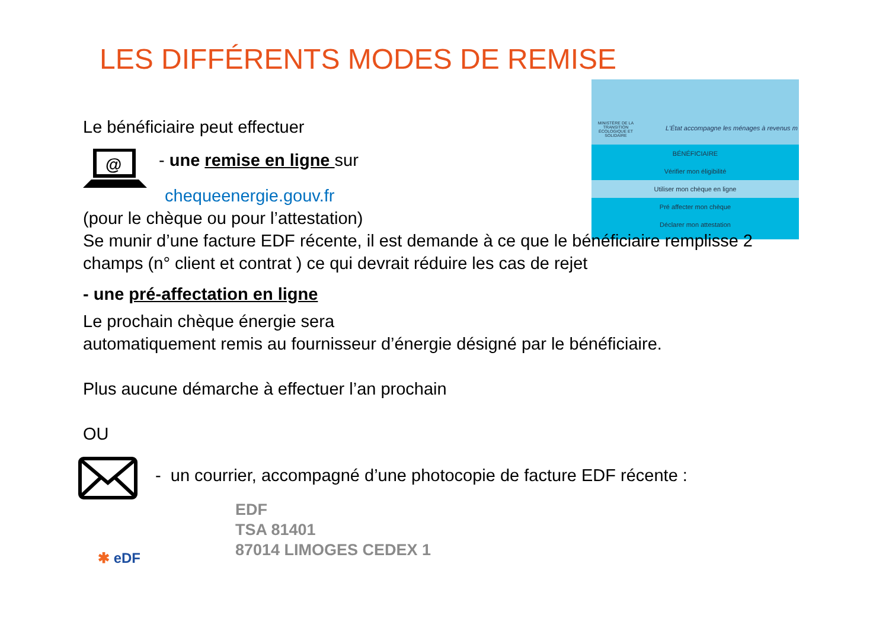LES DIFFÉRENTS MODES DE REMISE
MINISTÈRE DE LA TRANSITION ÉCOLOGIQUE ET SOLIDAIRE
L'État accompagne les ménages à revenus m
BÉNÉFICIAIRE
Vérifier mon éligibilité
Utiliser mon chèque en ligne
Pré affecter mon chèque
Déclarer mon attestation
Le bénéficiaire peut effectuer
@
- une remise en ligne sur
chequeenergie.gouv.fr
(pour le chèque ou pour l’attestation)
Se munir d’une facture EDF récente, il est demande à ce que le bénéficiaire remplisse 2 champs (n° client et contrat ) ce qui devrait réduire les cas de rejet
- une pré-affectation en ligne
Le prochain chèque énergie sera
automatiquement remis au fournisseur d’énergie désigné par le bénéficiaire.
Plus aucune démarche à effectuer l’an prochain
OU
- un courrier, accompagné d’une photocopie de facture EDF récente :
EDF
TSA 81401
87014 LIMOGES CEDEX 1
✱ eDF